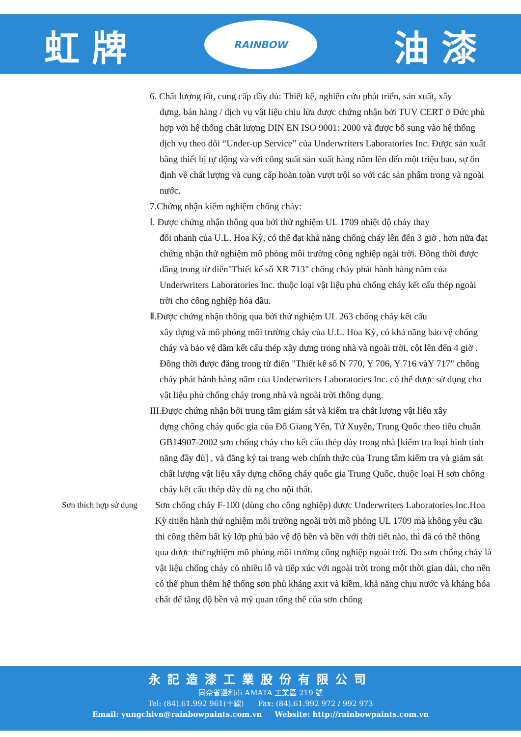虹 牌
RAINBOW
油 漆
6. Chất lượng tốt, cung cấp đầy đủ: Thiết kế, nghiên cứu phát triển, sản xuất, xây
dựng, bán hàng / dịch vụ vật liệu chịu lửa được chứng nhận bởi TUV CERT ở Đức phù hợp với hệ thống chất lượng DIN EN ISO 9001: 2000 và được bổ sung vào hệ thống dịch vụ theo dõi “Under-up Service” của Underwriters Laboratories Inc. Được sản xuất bằng thiết bị tự động và với công suất sản xuất hàng năm lên đến một triệu bao, sự ổn định về chất lượng và cung cấp hoàn toàn vượt trội so với các sản phẩm trong và ngoài nước.
7.Chứng nhận kiểm nghiệm chống cháy:
Ⅰ. Được chứng nhận thông qua bởi thử nghiệm UL 1709 nhiệt độ cháy thay
đổi nhanh của U.L. Hoa Kỳ, có thể đạt khả năng chống cháy lên đến 3 giờ , hơn nữa đạt chứng nhận thử nghiệm mô phỏng môi trường công nghiệp ngài trời. Đồng thời được đăng trong từ điển"Thiết kế số XR 713" chống cháy phát hành hàng năm của Underwriters Laboratories Inc. thuộc loại vật liệu phủ chống cháy kết cấu thép ngoài trời cho công nghiệp hóa dầu.
Ⅱ.Được chứng nhận thông qua bởi thử nghiệm UL 263 chống cháy kết cấu
xây dựng và mô phỏng môi trường cháy của U.L. Hoa Kỳ, có khả năng bảo vệ chống cháy và bảo vệ dầm kết cấu thép xây dựng trong nhà và ngoài trời, cột lên đến 4 giờ . Đồng thời được đăng trong từ điển "Thiết kế số N 770, Y 706, Y 716 vàY 717" chống cháy phát hành hàng năm của Underwriters Laboratories Inc. có thể được sử dụng cho vật liệu phủ chống cháy trong nhà và ngoài trời thông dụng.
III.Được chứng nhận bởi trung tâm giám sát và kiểm tra chất lượng vật liệu xây
dựng chống cháy quốc gia của Đô Giang Yển, Tứ Xuyên, Trung Quốc theo tiêu chuẩn GB14907-2002 sơn chống cháy cho kết cấu thép dày trong nhà [kiểm tra loại hình tính năng đầy đủ] , và đăng ký tại trang web chính thức của Trung tâm kiểm tra và giám sát chất lượng vật liệu xây dựng chống cháy quốc gia Trung Quốc, thuộc loại H sơn chống cháy kết cấu thép dày dù ng cho nội thất.
Sơn thích hợp sử dụng
Sơn chống cháy F-100 (dùng cho công nghiệp) được Underwriters Laboratories Inc.Hoa Kỳ titiến hành thử nghiệm môi trường ngoài trời mô phỏng UL 1709 mà không yêu cầu thi công thêm bất kỳ lớp phủ bảo vệ độ bền và bền với thời tiết nào, thì đã có thể thông qua được thử nghiệm mô phỏng môi trường công nghiệp ngoài trời. Do sơn chống cháy là vật liệu chống cháy có nhiều lỗ và tiếp xúc với ngoài trời trong một thời gian dài, cho nên có thể phun thêm hệ thống sơn phủ kháng axit và kiềm, khả năng chịu nước và kháng hóa chất để tăng độ bền và mỹ quan tổng thể của sơn chống
永記造漆工業股份有限公司
同奈省邊和市 AMATA 工業區 219 號
Tel: (84).61.992 961(十線) Fax: (84).61.992 972 / 992 973
Email: yungchivn@rainbowpaints.com.vn Website: http://rainbowpaints.com.vn